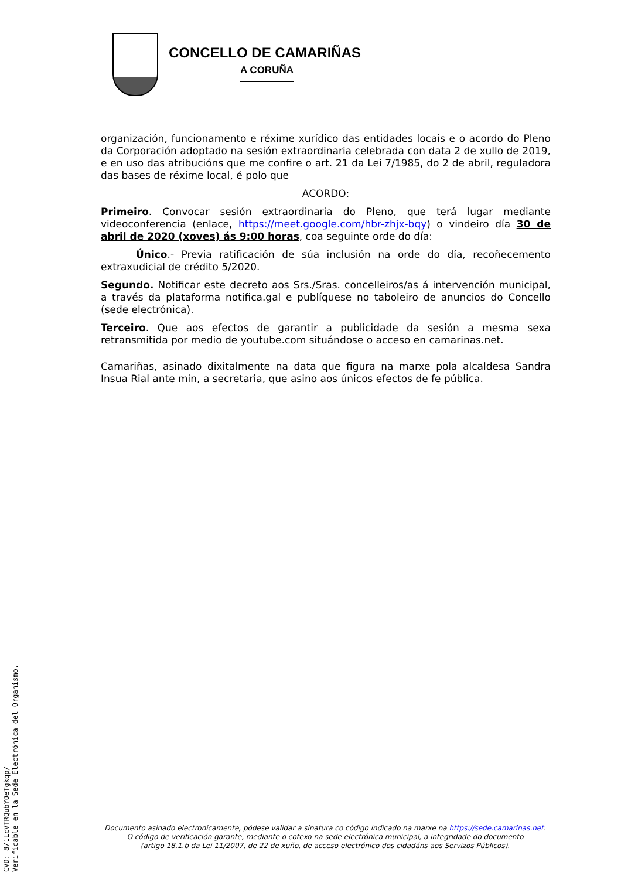CONCELLO DE CAMARIÑAS
A CORUÑA
organización, funcionamento e réxime xurídico das entidades locais e o acordo do Pleno da Corporación adoptado na sesión extraordinaria celebrada con data 2 de xullo de 2019, e en uso das atribucións que me confire o art. 21 da Lei 7/1985, do 2 de abril, reguladora das bases de réxime local, é polo que
ACORDO:
Primeiro. Convocar sesión extraordinaria do Pleno, que terá lugar mediante videoconferencia (enlace, https://meet.google.com/hbr-zhjx-bqy) o vindeiro día 30 de abril de 2020 (xoves) ás 9:00 horas, coa seguinte orde do día:
Único.- Previa ratificación de súa inclusión na orde do día, recoñecemento extraxudicial de crédito 5/2020.
Segundo. Notificar este decreto aos Srs./Sras. concelleiros/as á intervención municipal, a través da plataforma notifica.gal e publíquese no taboleiro de anuncios do Concello (sede electrónica).
Terceiro. Que aos efectos de garantir a publicidade da sesión a mesma sexa retransmitida por medio de youtube.com situándose o acceso en camarinas.net.
Camariñas, asinado dixitalmente na data que figura na marxe pola alcaldesa Sandra Insua Rial ante min, a secretaria, que asino aos únicos efectos de fe pública.
Documento asinado electronicamente, pódese validar a sinatura co código indicado na marxe na https://sede.camarinas.net.
O código de verificación garante, mediante o cotexo na sede electrónica municipal, a integridade do documento
(artigo 18.1.b da Lei 11/2007, de 22 de xuño, de acceso electrónico dos cidadáns aos Servizos Públicos).
CVD: 8/1LcVTRQubYOeTgkqp/
Verificable en la Sede Electrónica del Organismo.